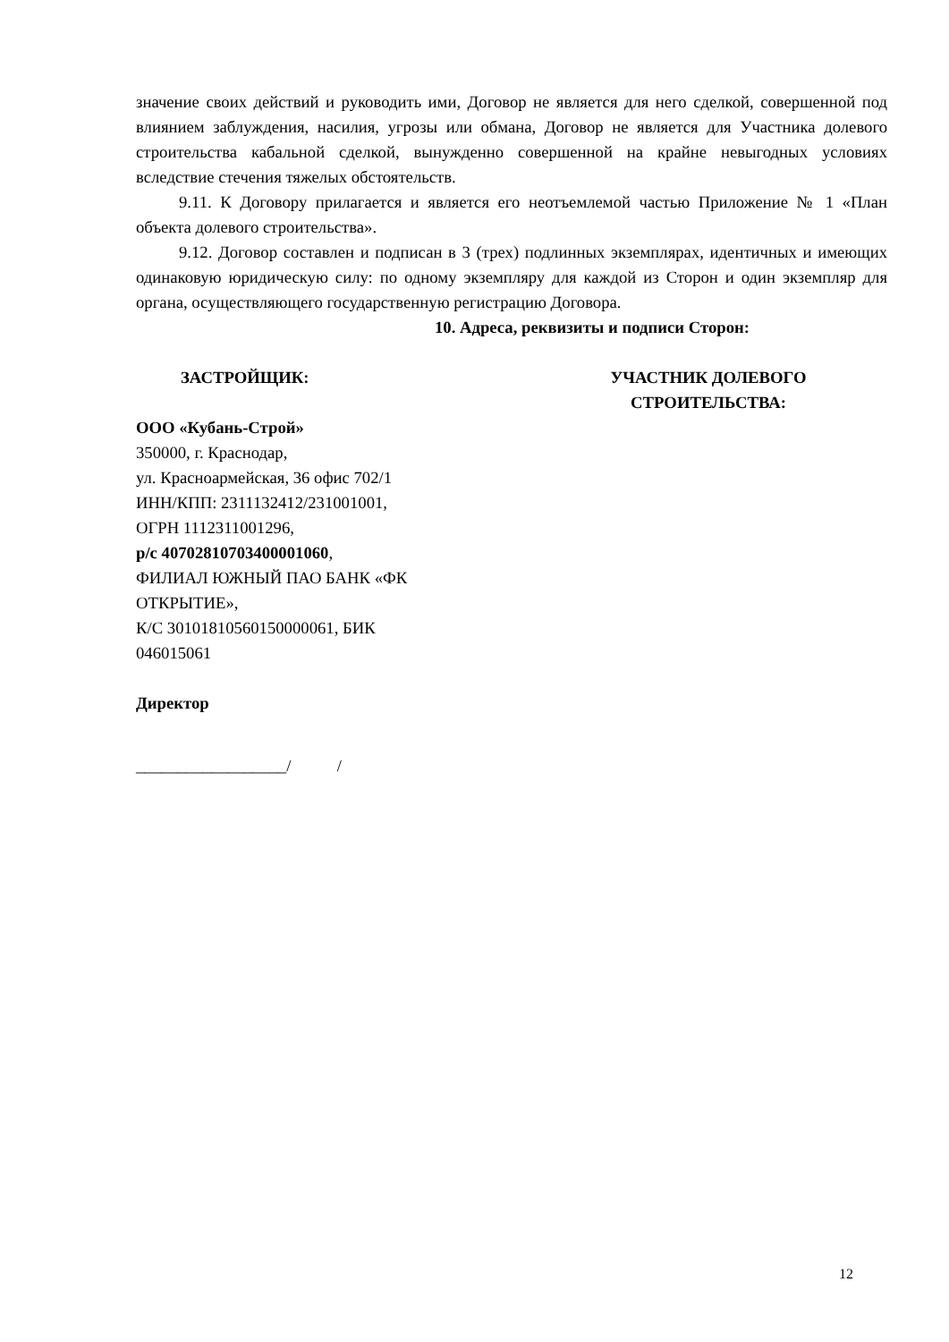значение своих действий и руководить ими, Договор не является для него сделкой, совершенной под влиянием заблуждения, насилия, угрозы или обмана, Договор не является для Участника долевого строительства кабальной сделкой, вынужденно совершенной на крайне невыгодных условиях вследствие стечения тяжелых обстоятельств.
9.11. К Договору прилагается и является его неотъемлемой частью Приложение № 1 «План объекта долевого строительства».
9.12. Договор составлен и подписан в 3 (трех) подлинных экземплярах, идентичных и имеющих одинаковую юридическую силу: по одному экземпляру для каждой из Сторон и один экземпляр для органа, осуществляющего государственную регистрацию Договора.
10. Адреса, реквизиты и подписи Сторон:
ЗАСТРОЙЩИК:
ООО «Кубань-Строй»
350000, г. Краснодар,
ул. Красноармейская, 36 офис 702/1
ИНН/КПП: 2311132412/231001001,
ОГРН 1112311001296,
р/с 40702810703400001060,
ФИЛИАЛ ЮЖНЫЙ ПАО БАНК «ФК
ОТКРЫТИЕ»,
К/С 30101810560150000061, БИК
046015061
Директор
__________________/ /
УЧАСТНИК ДОЛЕВОГО
СТРОИТЕЛЬСТВА:
12